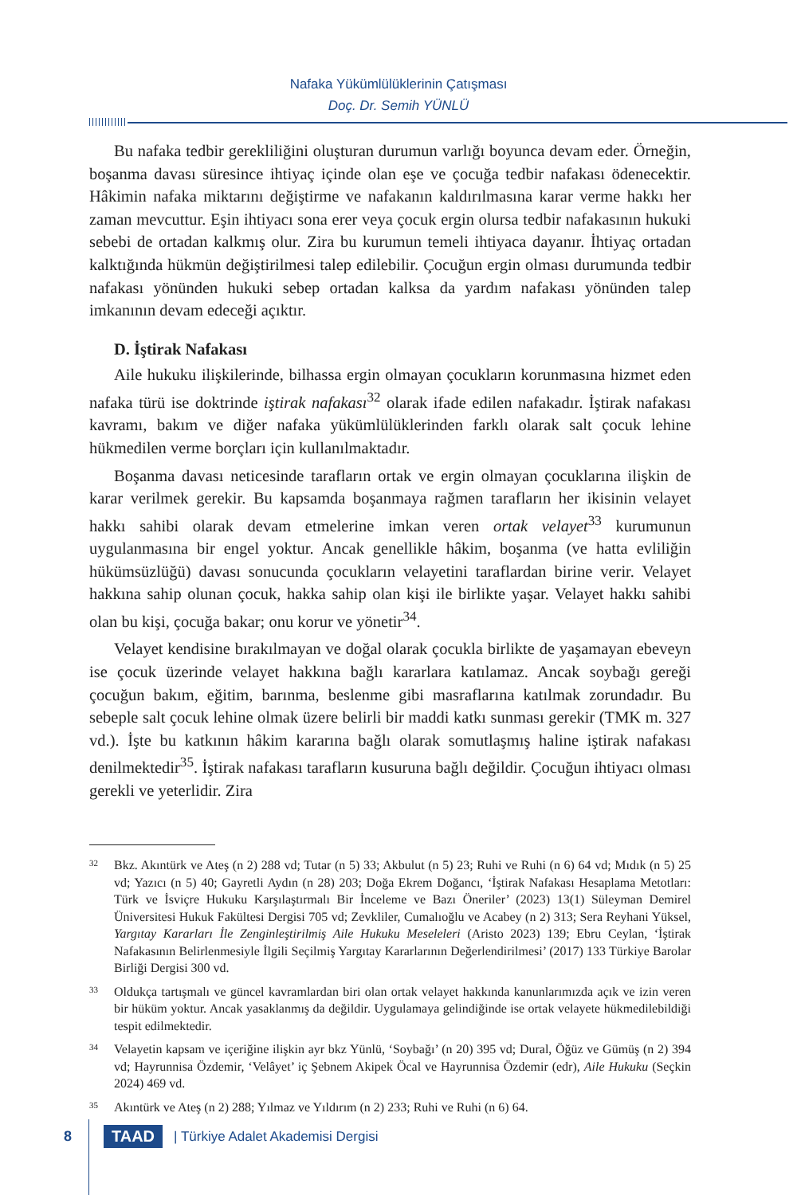Nafaka Yükümlülüklerinin Çatışması
Doç. Dr. Semih YÜNLÜ
Bu nafaka tedbir gerekliliğini oluşturan durumun varlığı boyunca devam eder. Örneğin, boşanma davası süresince ihtiyaç içinde olan eşe ve çocuğa tedbir nafakası ödenecektir. Hâkimin nafaka miktarını değiştirme ve nafakanın kaldırılmasına karar verme hakkı her zaman mevcuttur. Eşin ihtiyacı sona erer veya çocuk ergin olursa tedbir nafakasının hukuki sebebi de ortadan kalkmış olur. Zira bu kurumun temeli ihtiyaca dayanır. İhtiyaç ortadan kalktığında hükmün değiştirilmesi talep edilebilir. Çocuğun ergin olması durumunda tedbir nafakası yönünden hukuki sebep ortadan kalksa da yardım nafakası yönünden talep imkanının devam edeceği açıktır.
D. İştirak Nafakası
Aile hukuku ilişkilerinde, bilhassa ergin olmayan çocukların korunmasına hizmet eden nafaka türü ise doktrinde iştirak nafakası<sup>32</sup> olarak ifade edilen nafakadır. İştirak nafakası kavramı, bakım ve diğer nafaka yükümlülüklerinden farklı olarak salt çocuk lehine hükmedilen verme borçları için kullanılmaktadır.
Boşanma davası neticesinde tarafların ortak ve ergin olmayan çocuklarına ilişkin de karar verilmek gerekir. Bu kapsamda boşanmaya rağmen tarafların her ikisinin velayet hakkı sahibi olarak devam etmelerine imkan veren ortak velayet<sup>33</sup> kurumunun uygulanmasına bir engel yoktur. Ancak genellikle hâkim, boşanma (ve hatta evliliğin hükümsüzlüğü) davası sonucunda çocukların velayetini taraflardan birine verir. Velayet hakkına sahip olunan çocuk, hakka sahip olan kişi ile birlikte yaşar. Velayet hakkı sahibi olan bu kişi, çocuğa bakar; onu korur ve yönetir<sup>34</sup>.
Velayet kendisine bırakılmayan ve doğal olarak çocukla birlikte de yaşamayan ebeveyn ise çocuk üzerinde velayet hakkına bağlı kararlara katılamaz. Ancak soybağı gereği çocuğun bakım, eğitim, barınma, beslenme gibi masraflarına katılmak zorundadır. Bu sebeple salt çocuk lehine olmak üzere belirli bir maddi katkı sunması gerekir (TMK m. 327 vd.). İşte bu katkının hâkim kararına bağlı olarak somutlaşmış haline iştirak nafakası denilmektedir<sup>35</sup>. İştirak nafakası tarafların kusuruna bağlı değildir. Çocuğun ihtiyacı olması gerekli ve yeterlidir. Zira
32
Bkz. Akıntürk ve Ateş (n 2) 288 vd; Tutar (n 5) 33; Akbulut (n 5) 23; Ruhi ve Ruhi (n 6) 64 vd; Mıdık (n 5) 25 vd; Yazıcı (n 5) 40; Gayretli Aydın (n 28) 203; Doğa Ekrem Doğancı, ‘İştirak Nafakası Hesaplama Metotları: Türk ve İsviçre Hukuku Karşılaştırmalı Bir İnceleme ve Bazı Öneriler’ (2023) 13(1) Süleyman Demirel Üniversitesi Hukuk Fakültesi Dergisi 705 vd; Zevkliler, Cumalıoğlu ve Acabey (n 2) 313; Sera Reyhani Yüksel, Yargıtay Kararları İle Zenginleştirilmiş Aile Hukuku Meseleleri (Aristo 2023) 139; Ebru Ceylan, ‘İştirak Nafakasının Belirlenmesiyle İlgili Seçilmiş Yargıtay Kararlarının Değerlendirilmesi’ (2017) 133 Türkiye Barolar Birliği Dergisi 300 vd.
33
Oldukça tartışmalı ve güncel kavramlardan biri olan ortak velayet hakkında kanunlarımızda açık ve izin veren bir hüküm yoktur. Ancak yasaklanmış da değildir. Uygulamaya gelindiğinde ise ortak velayete hükmedilebildiği tespit edilmektedir.
34
Velayetin kapsam ve içeriğine ilişkin ayr bkz Yünlü, ‘Soybağı’ (n 20) 395 vd; Dural, Öğüz ve Gümüş (n 2) 394 vd; Hayrunnisa Özdemir, ‘Velâyet’ iç Şebnem Akipek Öcal ve Hayrunnisa Özdemir (edr), Aile Hukuku (Seçkin 2024) 469 vd.
35
Akıntürk ve Ateş (n 2) 288; Yılmaz ve Yıldırım (n 2) 233; Ruhi ve Ruhi (n 6) 64.
8
TAAD
| Türkiye Adalet Akademisi Dergisi